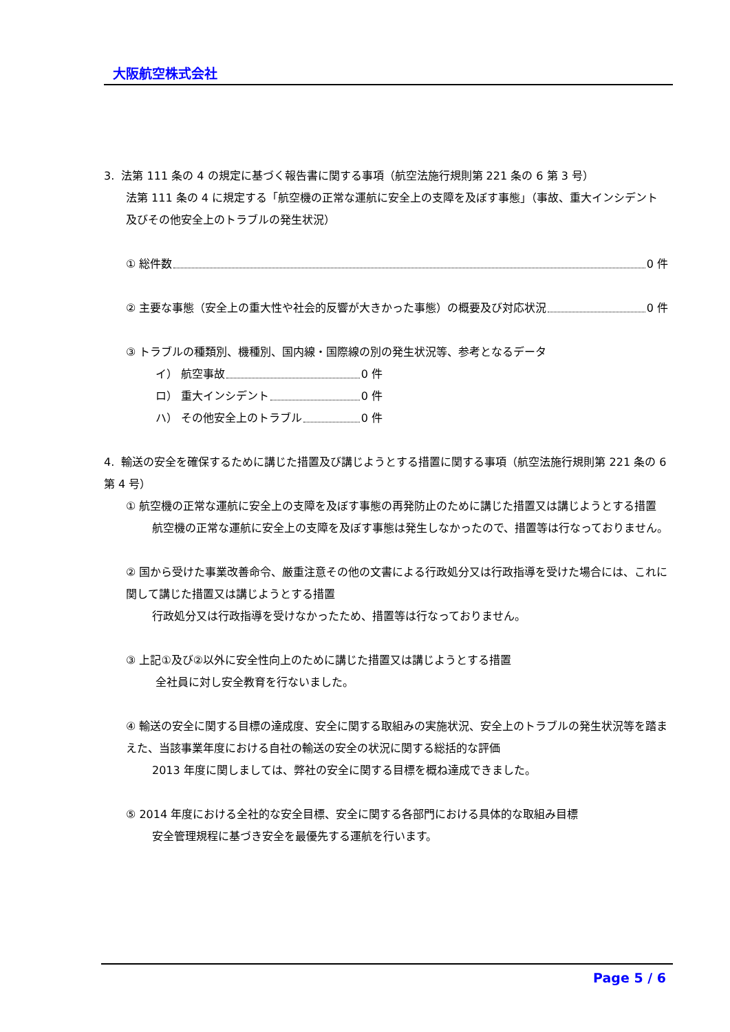大阪航空株式会社
3. 法第 111 条の 4 の規定に基づく報告書に関する事項（航空法施行規則第 221 条の 6 第 3 号）
法第 111 条の 4 に規定する「航空機の正常な運航に安全上の支障を及ぼす事態」（事故、重大インシデント及びその他安全上のトラブルの発生状況）
① 総件数 0 件
② 主要な事態（安全上の重大性や社会的反響が大きかった事態）の概要及び対応状況 0 件
③ トラブルの種類別、機種別、国内線・国際線の別の発生状況等、参考となるデータ
イ） 航空事故 0 件
ロ） 重大インシデント 0 件
ハ） その他安全上のトラブル 0 件
4. 輸送の安全を確保するために講じた措置及び講じようとする措置に関する事項（航空法施行規則第 221 条の 6 第 4 号）
① 航空機の正常な運航に安全上の支障を及ぼす事態の再発防止のために講じた措置又は講じようとする措置
航空機の正常な運航に安全上の支障を及ぼす事態は発生しなかったので、措置等は行なっておりません。
② 国から受けた事業改善命令、厳重注意その他の文書による行政処分又は行政指導を受けた場合には、これに関して講じた措置又は講じようとする措置
行政処分又は行政指導を受けなかったため、措置等は行なっておりません。
③ 上記①及び②以外に安全性向上のために講じた措置又は講じようとする措置
全社員に対し安全教育を行ないました。
④ 輸送の安全に関する目標の達成度、安全に関する取組みの実施状況、安全上のトラブルの発生状況等を踏まえた、当該事業年度における自社の輸送の安全の状況に関する総括的な評価
2013 年度に関しましては、弊社の安全に関する目標を概ね達成できました。
⑤ 2014 年度における全社的な安全目標、安全に関する各部門における具体的な取組み目標
安全管理規程に基づき安全を最優先する運航を行います。
Page 5 / 6